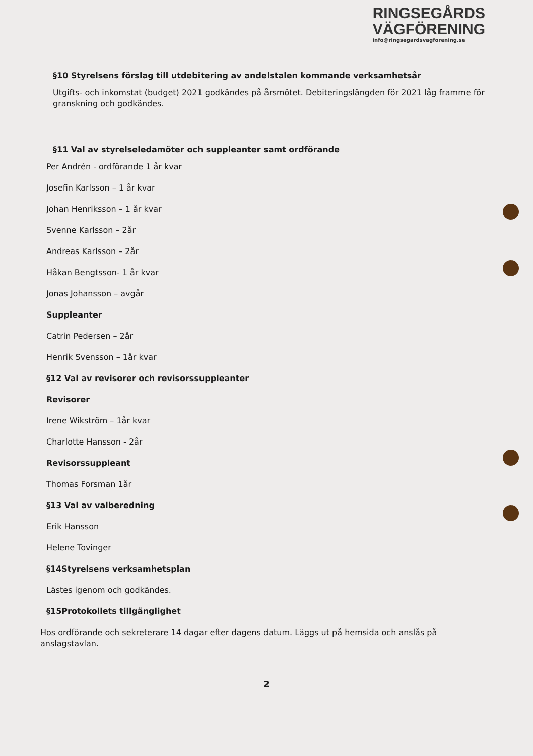RINGSEGÅRDS
VÄGFÖRENING
info@ringsegardsvagforening.se
§10 Styrelsens förslag till utdebitering av andelstalen kommande verksamhetsår
Utgifts- och inkomstat (budget) 2021 godkändes på årsmötet. Debiteringslängden för 2021 låg framme för granskning och godkändes.
§11 Val av styrelseledamöter och suppleanter samt ordförande
Per Andrén - ordförande 1 år kvar
Josefin Karlsson – 1 år kvar
Johan Henriksson – 1 år kvar
Svenne Karlsson – 2år
Andreas Karlsson – 2år
Håkan Bengtsson- 1 år kvar
Jonas Johansson – avgår
Suppleanter
Catrin Pedersen – 2år
Henrik Svensson – 1år kvar
§12 Val av revisorer och revisorssuppleanter
Revisorer
Irene Wikström – 1år kvar
Charlotte Hansson - 2år
Revisorssuppleant
Thomas Forsman 1år
§13 Val av valberedning
Erik Hansson
Helene Tovinger
§14Styrelsens verksamhetsplan
Lästes igenom och godkändes.
§15Protokollets tillgänglighet
Hos ordförande och sekreterare 14 dagar efter dagens datum. Läggs ut på hemsida och anslås på anslagstavlan.
2